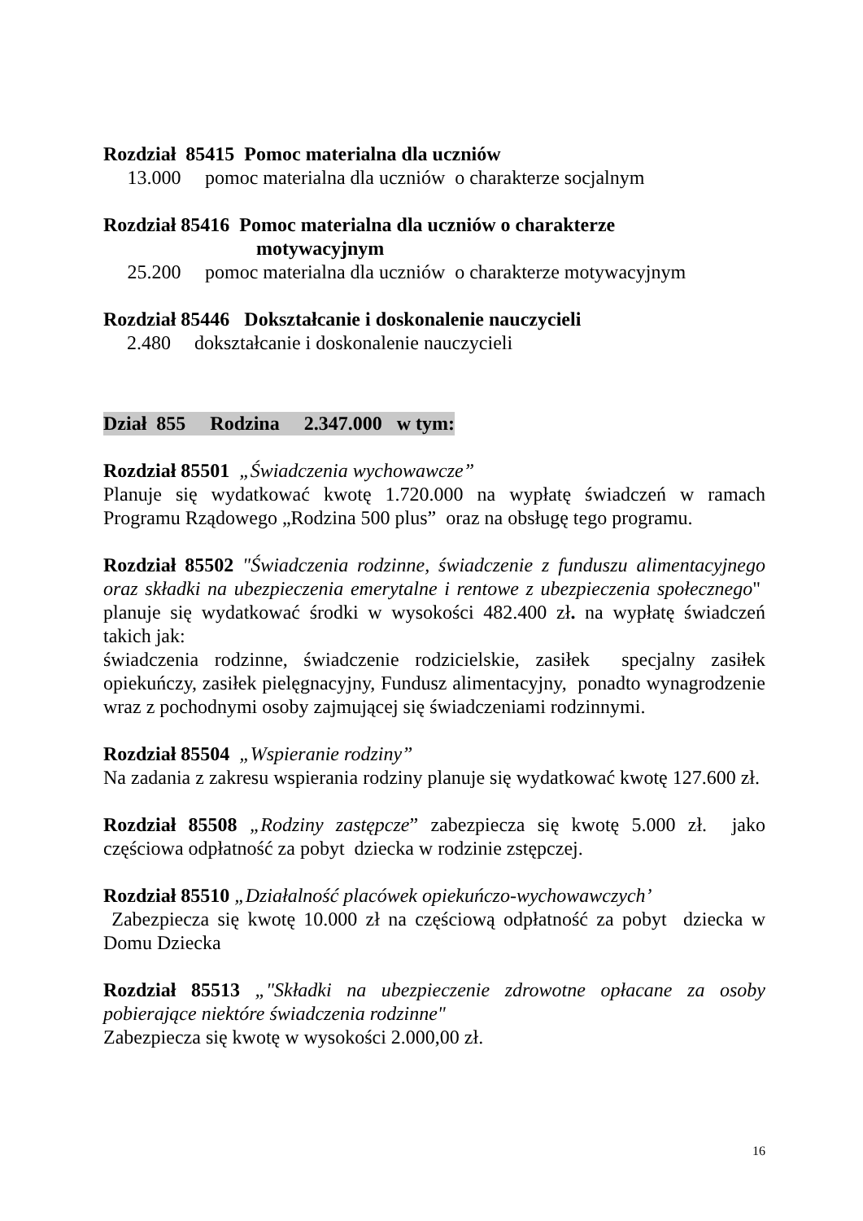Rozdział 85415 Pomoc materialna dla uczniów
13.000 pomoc materialna dla uczniów o charakterze socjalnym
Rozdział 85416 Pomoc materialna dla uczniów o charakterze
motywacyjnym
25.200 pomoc materialna dla uczniów o charakterze motywacyjnym
Rozdział 85446 Dokształcanie i doskonalenie nauczycieli
2.480 dokształcanie i doskonalenie nauczycieli
Dział 855 Rodzina 2.347.000 w tym:
Rozdział 85501 „Świadczenia wychowawcze”
Planuje się wydatkować kwotę 1.720.000 na wypłatę świadczeń w ramach Programu Rządowego „Rodzina 500 plus” oraz na obsługę tego programu.
Rozdział 85502 "Świadczenia rodzinne, świadczenie z funduszu alimentacyjnego oraz składki na ubezpieczenia emerytalne i rentowe z ubezpieczenia społecznego" planuje się wydatkować środki w wysokości 482.400 zł. na wypłatę świadczeń takich jak:
świadczenia rodzinne, świadczenie rodzicielskie, zasiłek specjalny zasiłek opiekuńczy, zasiłek pielęgnacyjny, Fundusz alimentacyjny, ponadto wynagrodzenie wraz z pochodnymi osoby zajmującej się świadczeniami rodzinnymi.
Rozdział 85504 „Wspieranie rodziny”
Na zadania z zakresu wspierania rodziny planuje się wydatkować kwotę 127.600 zł.
Rozdział 85508 „Rodziny zastępcze” zabezpiecza się kwotę 5.000 zł. jako częściowa odpłatność za pobyt dziecka w rodzinie zstępczej.
Rozdział 85510 „Działalność placówek opiekuńczo-wychowawczych’
Zabezpiecza się kwotę 10.000 zł na częściową odpłatność za pobyt dziecka w Domu Dziecka
Rozdział 85513 „"Składki na ubezpieczenie zdrowotne opłacane za osoby pobierające niektóre świadczenia rodzinne"
Zabezpiecza się kwotę w wysokości 2.000,00 zł.
16